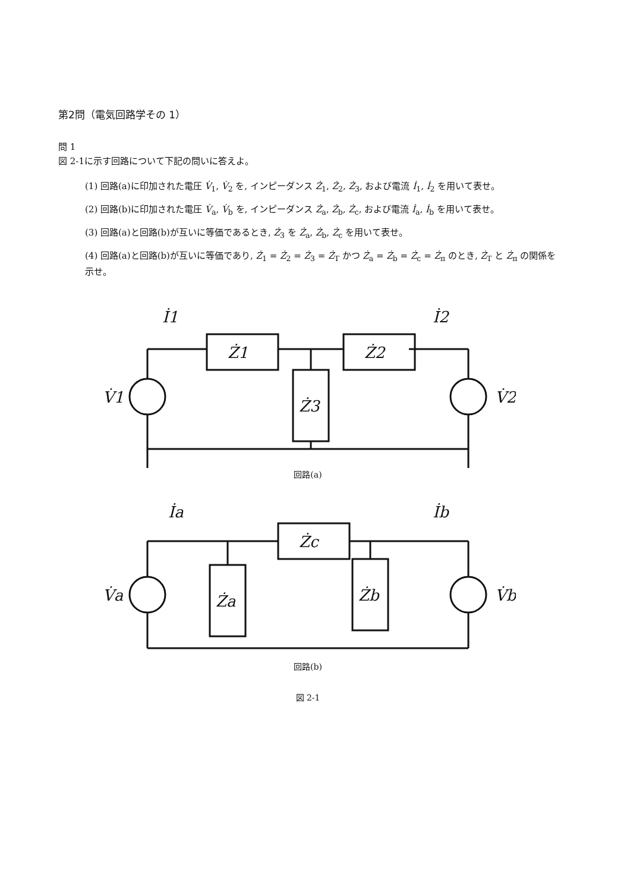第2問（電気回路学その 1）
問 1
図 2-1に示す回路について下記の問いに答えよ。
(1) 回路(a)に印加された電圧 V̇<sub>1</sub>, V̇<sub>2</sub> を, インピーダンス Ż<sub>1</sub>, Ż<sub>2</sub>, Ż<sub>3</sub>, および電流 İ<sub>1</sub>, İ<sub>2</sub> を用いて表せ。
(2) 回路(b)に印加された電圧 V̇<sub>a</sub>, V̇<sub>b</sub> を, インピーダンス Ż<sub>a</sub>, Ż<sub>b</sub>, Ż<sub>c</sub>, および電流 İ<sub>a</sub>, İ<sub>b</sub> を用いて表せ。
(3) 回路(a)と回路(b)が互いに等価であるとき, Ż<sub>3</sub> を Ż<sub>a</sub>, Ż<sub>b</sub>, Ż<sub>c</sub> を用いて表せ。
(4) 回路(a)と回路(b)が互いに等価であり, Ż<sub>1</sub> = Ż<sub>2</sub> = Ż<sub>3</sub> = Ż<sub>T</sub> かつ Ż<sub>a</sub> = Ż<sub>b</sub> = Ż<sub>c</sub> = Ż<sub>π</sub> のとき, Ż<sub>T</sub> と Ż<sub>π</sub> の関係を示せ。
Ż1
Ż2
Ż3
İ1
İ2
V̇1
V̇2
回路(a)
Żc
Ża
Żb
İa
İb
V̇a
V̇b
回路(b)
図 2-1